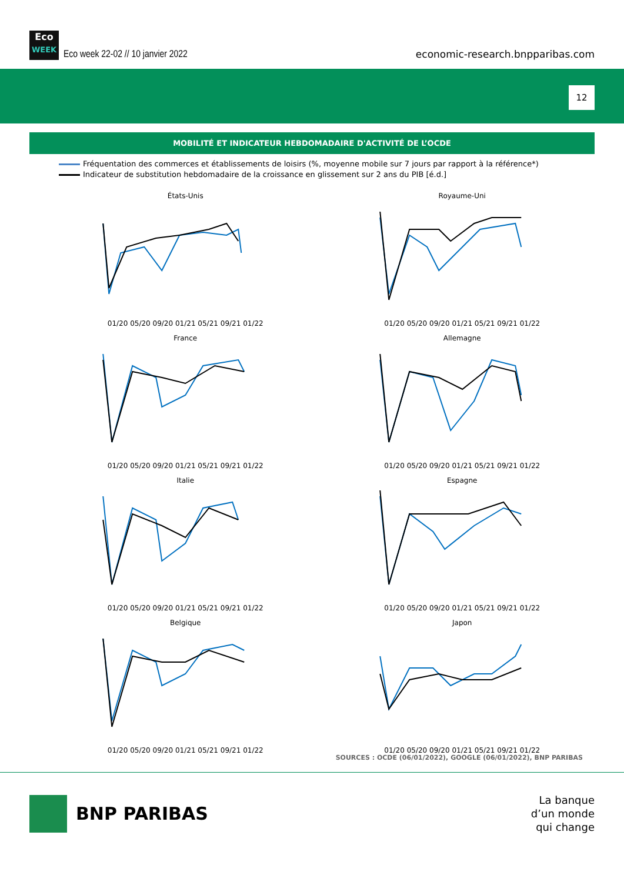Eco
WEEK
Eco week 22-02 // 10 janvier 2022
economic-research.bnpparibas.com
12
MOBILITÉ ET INDICATEUR HEBDOMADAIRE D'ACTIVITÉ DE L’OCDE
Fréquentation des commerces et établissements de loisirs (%, moyenne mobile sur 7 jours par rapport à la référence*)
Indicateur de substitution hebdomadaire de la croissance en glissement sur 2 ans du PIB [é.d.]
États-Unis
01/20 05/20 09/20 01/21 05/21 09/21 01/22
Royaume-Uni
01/20 05/20 09/20 01/21 05/21 09/21 01/22
France
01/20 05/20 09/20 01/21 05/21 09/21 01/22
Allemagne
01/20 05/20 09/20 01/21 05/21 09/21 01/22
Italie
01/20 05/20 09/20 01/21 05/21 09/21 01/22
Espagne
01/20 05/20 09/20 01/21 05/21 09/21 01/22
Belgique
01/20 05/20 09/20 01/21 05/21 09/21 01/22
Japon
01/20 05/20 09/20 01/21 05/21 09/21 01/22
SOURCES : OCDE (06/01/2022), GOOGLE (06/01/2022), BNP PARIBAS
BNP PARIBAS
La banque
d’un monde
qui change